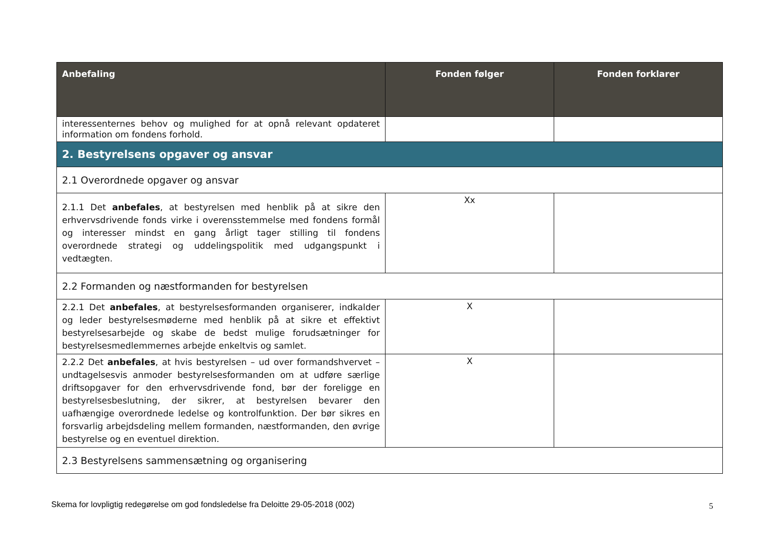| Anbefaling | Fonden følger | Fonden forklarer |
| --- | --- | --- |
| interessenternes behov og mulighed for at opnå relevant opdateret information om fondens forhold. | | |
| 2. Bestyrelsens opgaver og ansvar | | |
| 2.1 Overordnede opgaver og ansvar | | |
| 2.1.1 Det anbefales , at bestyrelsen med henblik på at sikre den erhvervsdrivende fonds virke i overensstemmelse med fondens formål og interesser mindst en gang årligt tager stilling til fondens overordnede strategi og uddelingspolitik med udgangspunkt i vedtægten. | Xx | |
| 2.2 Formanden og næstformanden for bestyrelsen | | |
| 2.2.1 Det anbefales , at bestyrelsesformanden organiserer, indkalder og leder bestyrelsesmøderne med henblik på at sikre et effektivt bestyrelsesarbejde og skabe de bedst mulige forudsætninger for bestyrelsesmedlemmernes arbejde enkeltvis og samlet. | X | |
| 2.2.2 Det anbefales , at hvis bestyrelsen – ud over formandshvervet – undtagelsesvis anmoder bestyrelsesformanden om at udføre særlige driftsopgaver for den erhvervsdrivende fond, bør der foreligge en bestyrelsesbeslutning, der sikrer, at bestyrelsen bevarer den uafhængige overordnede ledelse og kontrolfunktion. Der bør sikres en forsvarlig arbejdsdeling mellem formanden, næstformanden, den øvrige bestyrelse og en eventuel direktion. | X | |
| 2.3 Bestyrelsens sammensætning og organisering | | |
Skema for lovpligtig redegørelse om god fondsledelse fra Deloitte 29-05-2018 (002)
5